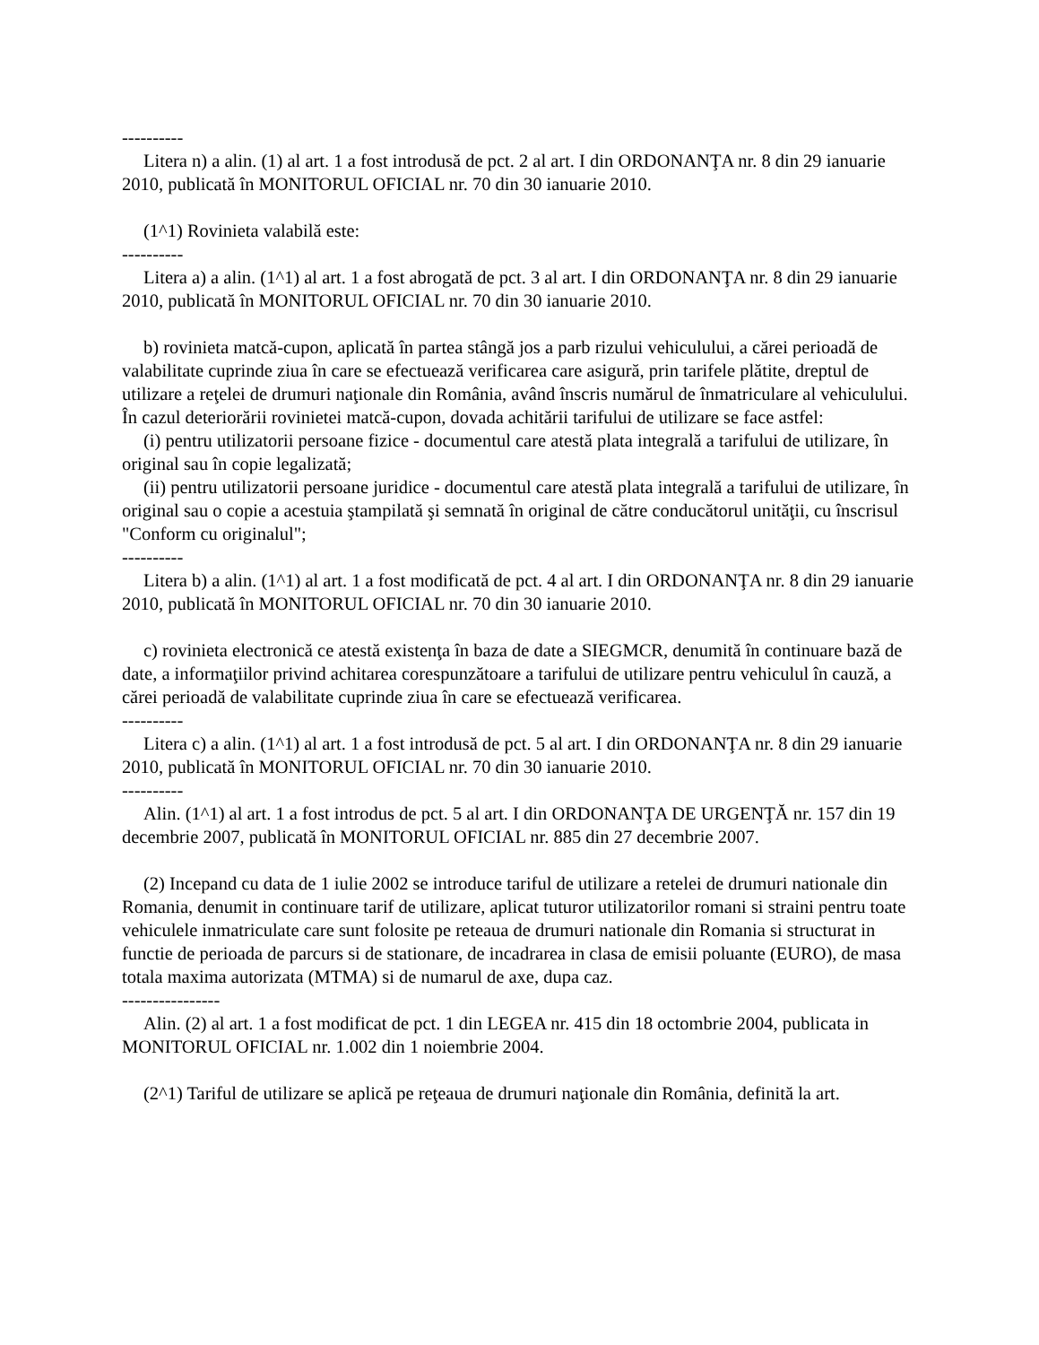----------
Litera n) a alin. (1) al art. 1 a fost introdusă de pct. 2 al art. I din ORDONANŢA nr. 8 din 29 ianuarie 2010, publicată în MONITORUL OFICIAL nr. 70 din 30 ianuarie 2010.
(1^1) Rovinieta valabilă este:
----------
Litera a) a alin. (1^1) al art. 1 a fost abrogată de pct. 3 al art. I din ORDONANŢA nr. 8 din 29 ianuarie 2010, publicată în MONITORUL OFICIAL nr. 70 din 30 ianuarie 2010.
b) rovinieta matcă-cupon, aplicată în partea stângă jos a parb rizului vehiculului, a cărei perioadă de valabilitate cuprinde ziua în care se efectuează verificarea care asigură, prin tarifele plătite, dreptul de utilizare a reţelei de drumuri naţionale din România, având înscris numărul de înmatriculare al vehiculului. În cazul deteriorării rovinietei matcă-cupon, dovada achitării tarifului de utilizare se face astfel:
(i) pentru utilizatorii persoane fizice - documentul care atestă plata integrală a tarifului de utilizare, în original sau în copie legalizată;
(ii) pentru utilizatorii persoane juridice - documentul care atestă plata integrală a tarifului de utilizare, în original sau o copie a acestuia ştampilată şi semnată în original de către conducătorul unităţii, cu înscrisul "Conform cu originalul";
----------
Litera b) a alin. (1^1) al art. 1 a fost modificată de pct. 4 al art. I din ORDONANŢA nr. 8 din 29 ianuarie 2010, publicată în MONITORUL OFICIAL nr. 70 din 30 ianuarie 2010.
c) rovinieta electronică ce atestă existenţa în baza de date a SIEGMCR, denumită în continuare bază de date, a informaţiilor privind achitarea corespunzătoare a tarifului de utilizare pentru vehiculul în cauză, a cărei perioadă de valabilitate cuprinde ziua în care se efectuează verificarea.
----------
Litera c) a alin. (1^1) al art. 1 a fost introdusă de pct. 5 al art. I din ORDONANŢA nr. 8 din 29 ianuarie 2010, publicată în MONITORUL OFICIAL nr. 70 din 30 ianuarie 2010.
----------
Alin. (1^1) al art. 1 a fost introdus de pct. 5 al art. I din ORDONANŢA DE URGENŢĂ nr. 157 din 19 decembrie 2007, publicată în MONITORUL OFICIAL nr. 885 din 27 decembrie 2007.
(2) Incepand cu data de 1 iulie 2002 se introduce tariful de utilizare a retelei de drumuri nationale din Romania, denumit in continuare tarif de utilizare, aplicat tuturor utilizatorilor romani si straini pentru toate vehiculele inmatriculate care sunt folosite pe reteaua de drumuri nationale din Romania si structurat in functie de perioada de parcurs si de stationare, de incadrarea in clasa de emisii poluante (EURO), de masa totala maxima autorizata (MTMA) si de numarul de axe, dupa caz.
----------------
Alin. (2) al art. 1 a fost modificat de pct. 1 din LEGEA nr. 415 din 18 octombrie 2004, publicata in MONITORUL OFICIAL nr. 1.002 din 1 noiembrie 2004.
(2^1) Tariful de utilizare se aplică pe reţeaua de drumuri naţionale din România, definită la art.